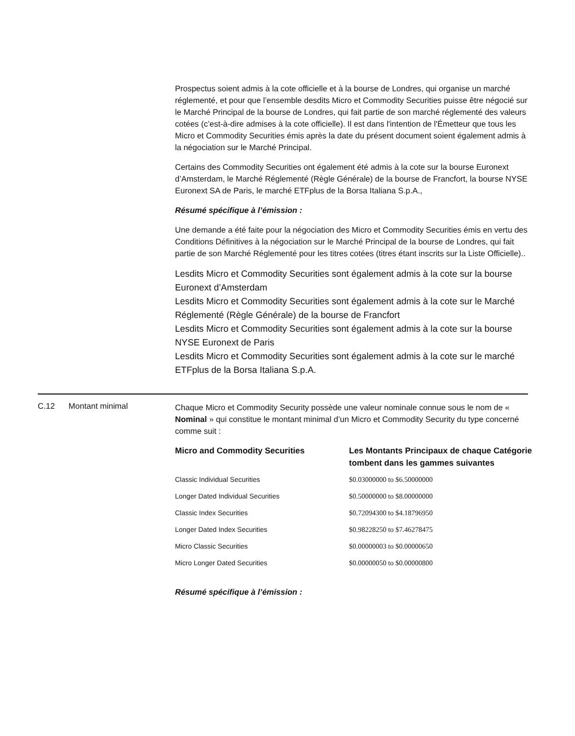Prospectus soient admis à la cote officielle et à la bourse de Londres, qui organise un marché réglementé, et pour que l’ensemble desdits Micro et Commodity Securities puisse être négocié sur le Marché Principal de la bourse de Londres, qui fait partie de son marché réglementé des valeurs cotées (c’est-à-dire admises à la cote officielle). Il est dans l'intention de l'Émetteur que tous les Micro et Commodity Securities émis après la date du présent document soient également admis à la négociation sur le Marché Principal.
Certains des Commodity Securities ont également été admis à la cote sur la bourse Euronext d’Amsterdam, le Marché Réglementé (Règle Générale) de la bourse de Francfort, la bourse NYSE Euronext SA de Paris, le marché ETFplus de la Borsa Italiana S.p.A.,
Résumé spécifique à l’émission :
Une demande a été faite pour la négociation des Micro et Commodity Securities émis en vertu des Conditions Définitives à la négociation sur le Marché Principal de la bourse de Londres, qui fait partie de son Marché Réglementé pour les titres cotées (titres étant inscrits sur la Liste Officielle)..
Lesdits Micro et Commodity Securities sont également admis à la cote sur la bourse Euronext d’Amsterdam
Lesdits Micro et Commodity Securities sont également admis à la cote sur le Marché Réglementé (Règle Générale) de la bourse de Francfort
Lesdits Micro et Commodity Securities sont également admis à la cote sur la bourse NYSE Euronext de Paris
Lesdits Micro et Commodity Securities sont également admis à la cote sur le marché ETFplus de la Borsa Italiana S.p.A.
C.12 Montant minimal
Chaque Micro et Commodity Security possède une valeur nominale connue sous le nom de « Nominal » qui constitue le montant minimal d’un Micro et Commodity Security du type concerné comme suit :
| Micro and Commodity Securities | Les Montants Principaux de chaque Catégorie tombent dans les gammes suivantes |
| --- | --- |
| Classic Individual Securities | $0.03000000 to $6.50000000 |
| Longer Dated Individual Securities | $0.50000000 to $8.00000000 |
| Classic Index Securities | $0.72094300 to $4.18796950 |
| Longer Dated Index Securities | $0.98228250 to $7.46278475 |
| Micro Classic Securities | $0.00000003 to $0.00000650 |
| Micro Longer Dated Securities | $0.00000050 to $0.00000800 |
Résumé spécifique à l’émission :